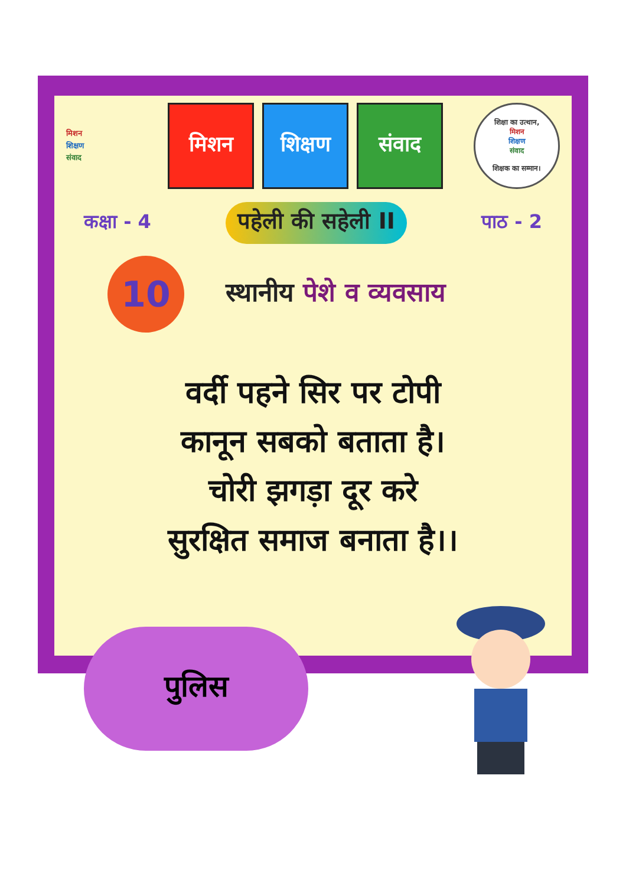मिशन
शिक्षण
संवाद
मिशन शिक्षण संवाद
शिक्षा का उत्थान,
मिशन
शिक्षण
संवाद
शिक्षक का सम्मान।
कक्षा - 4
पहेली की सहेली II
पाठ - 2
10
स्थानीय पेशे व व्यवसाय
वर्दी पहने सिर पर टोपी
कानून सबको बताता है।
चोरी झगड़ा दूर करे
सुरक्षित समाज बनाता है।।
पुलिस